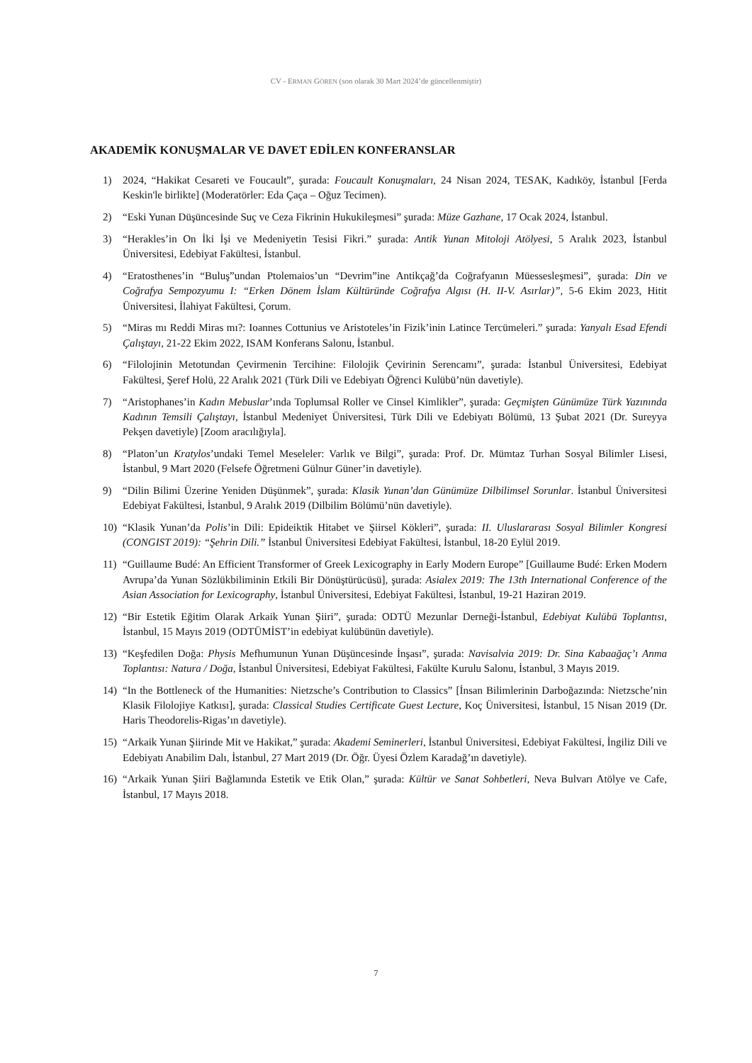CV - ERMAN GÖREN (son olarak 30 Mart 2024’de güncellenmiştir)
AKADEMİK KONUŞMALAR VE DAVET EDİLEN KONFERANSLAR
1) 2024, “Hakikat Cesareti ve Foucault”, şurada: Foucault Konuşmaları, 24 Nisan 2024, TESAK, Kadıköy, İstanbul [Ferda Keskin'le birlikte] (Moderatörler: Eda Çaça – Oğuz Tecimen).
2) “Eski Yunan Düşüncesinde Suç ve Ceza Fikrinin Hukukileşmesi” şurada: Müze Gazhane, 17 Ocak 2024, İstanbul.
3) “Herakles’in On İki İşi ve Medeniyetin Tesisi Fikri.” şurada: Antik Yunan Mitoloji Atölyesi, 5 Aralık 2023, İstanbul Üniversitesi, Edebiyat Fakültesi, İstanbul.
4) “Eratosthenes’in “Buluş”undan Ptolemaios’un “Devrim”ine Antikçağ’da Coğrafyanın Müessesleşmesi”, şurada: Din ve Coğrafya Sempozyumu I: “Erken Dönem İslam Kültüründe Coğrafya Algısı (H. II-V. Asırlar)”, 5-6 Ekim 2023, Hitit Üniversitesi, İlahiyat Fakültesi, Çorum.
5) “Miras mı Reddi Miras mı?: Ioannes Cottunius ve Aristoteles’in Fizik’inin Latince Tercümeleri.” şurada: Yanyalı Esad Efendi Çalıştayı, 21-22 Ekim 2022, ISAM Konferans Salonu, İstanbul.
6) “Filolojinin Metotundan Çevirmenin Tercihine: Filolojik Çevirinin Serencamı”, şurada: İstanbul Üniversitesi, Edebiyat Fakültesi, Şeref Holü, 22 Aralık 2021 (Türk Dili ve Edebiyatı Öğrenci Kulübü’nün davetiyle).
7) “Aristophanes’in Kadın Mebuslar’ında Toplumsal Roller ve Cinsel Kimlikler”, şurada: Geçmişten Günümüze Türk Yazınında Kadının Temsili Çalıştayı, İstanbul Medeniyet Üniversitesi, Türk Dili ve Edebiyatı Bölümü, 13 Şubat 2021 (Dr. Sureyya Pekşen davetiyle) [Zoom aracılığıyla].
8) “Platon’un Kratylos’undaki Temel Meseleler: Varlık ve Bilgi”, şurada: Prof. Dr. Mümtaz Turhan Sosyal Bilimler Lisesi, İstanbul, 9 Mart 2020 (Felsefe Öğretmeni Gülnur Güner’in davetiyle).
9) “Dilin Bilimi Üzerine Yeniden Düşünmek”, şurada: Klasik Yunan’dan Günümüze Dilbilimsel Sorunlar. İstanbul Üniversitesi Edebiyat Fakültesi, İstanbul, 9 Aralık 2019 (Dilbilim Bölümü’nün davetiyle).
10) “Klasik Yunan’da Polis’in Dili: Epideiktik Hitabet ve Şiirsel Kökleri”, şurada: II. Uluslararası Sosyal Bilimler Kongresi (CONGIST 2019): “Şehrin Dili.” İstanbul Üniversitesi Edebiyat Fakültesi, İstanbul, 18-20 Eylül 2019.
11) “Guillaume Budé: An Efficient Transformer of Greek Lexicography in Early Modern Europe” [Guillaume Budé: Erken Modern Avrupa’da Yunan Sözlükbiliminin Etkili Bir Dönüştürücüsü], şurada: Asialex 2019: The 13th International Conference of the Asian Association for Lexicography, İstanbul Üniversitesi, Edebiyat Fakültesi, İstanbul, 19-21 Haziran 2019.
12) “Bir Estetik Eğitim Olarak Arkaik Yunan Şiiri”, şurada: ODTÜ Mezunlar Derneği-İstanbul, Edebiyat Kulübü Toplantısı, İstanbul, 15 Mayıs 2019 (ODTÜMİST’in edebiyat kulübünün davetiyle).
13) “Keşfedilen Doğa: Physis Mefhumunun Yunan Düşüncesinde İnşası”, şurada: Navisalvia 2019: Dr. Sina Kabaağaç’ı Anma Toplantısı: Natura / Doğa, İstanbul Üniversitesi, Edebiyat Fakültesi, Fakülte Kurulu Salonu, İstanbul, 3 Mayıs 2019.
14) “In the Bottleneck of the Humanities: Nietzsche’s Contribution to Classics” [İnsan Bilimlerinin Darboğazında: Nietzsche’nin Klasik Filolojiye Katkısı], şurada: Classical Studies Certificate Guest Lecture, Koç Üniversitesi, İstanbul, 15 Nisan 2019 (Dr. Haris Theodorelis-Rigas’ın davetiyle).
15) “Arkaik Yunan Şiirinde Mit ve Hakikat,” şurada: Akademi Seminerleri, İstanbul Üniversitesi, Edebiyat Fakültesi, İngiliz Dili ve Edebiyatı Anabilim Dalı, İstanbul, 27 Mart 2019 (Dr. Öğr. Üyesi Özlem Karadağ’ın davetiyle).
16) “Arkaik Yunan Şiiri Bağlamında Estetik ve Etik Olan,” şurada: Kültür ve Sanat Sohbetleri, Neva Bulvarı Atölye ve Cafe, İstanbul, 17 Mayıs 2018.
7